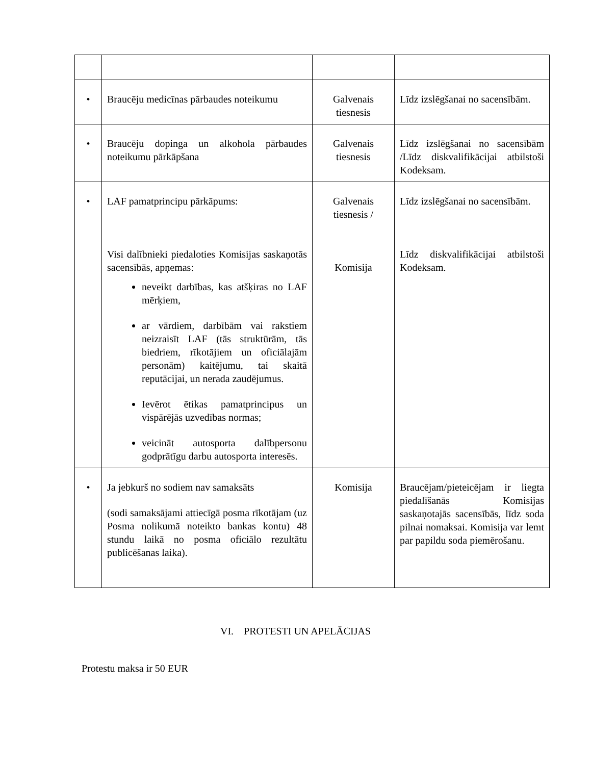| • | Braucēju medicīnas pārbaudes noteikumu | Galvenais tiesnesis | Līdz izslēgšanai no sacensībām. |
| • | Braucēju dopinga un alkohola pārbaudes noteikumu pārkāpšana | Galvenais tiesnesis | Līdz izslēgšanai no sacensībām /Līdz diskvalifikācijai atbilstoši Kodeksam. |
| • | LAF pamatprincipu pārkāpums: Visi dalībnieki piedaloties Komisijas saskaņotās sacensībās, apņemas: neveikt darbības, kas atšķiras no LAF mērķiem, ar vārdiem, darbībām vai rakstiem neizraisīt LAF (tās struktūrām, tās biedriem, rīkotājiem un oficiālajām personām) kaitējumu, tai skaitā reputācijai, un nerada zaudējumus. Ievērot ētikas pamatprincipus un vispārējās uzvedības normas; veicināt autosporta dalībpersonu godprātīgu darbu autosporta interesēs. | Galvenais tiesnesis / Komisija | Līdz izslēgšanai no sacensībām. Līdz diskvalifikācijai atbilstoši Kodeksam. |
| • | Ja jebkurš no sodiem nav samaksāts (sodi samaksājami attiecīgā posma rīkotājam (uz Posma nolikumā noteikto bankas kontu) 48 stundu laikā no posma oficiālo rezultātu publicēšanas laika). | Komisija | Braucējam/pieteicējam ir liegta piedalīšanās Komisijas saskaņotajās sacensībās, līdz soda pilnai nomaksai. Komisija var lemt par papildu soda piemērošanu. |
VI. PROTESTI UN APELĀCIJAS
Protestu maksa ir 50 EUR